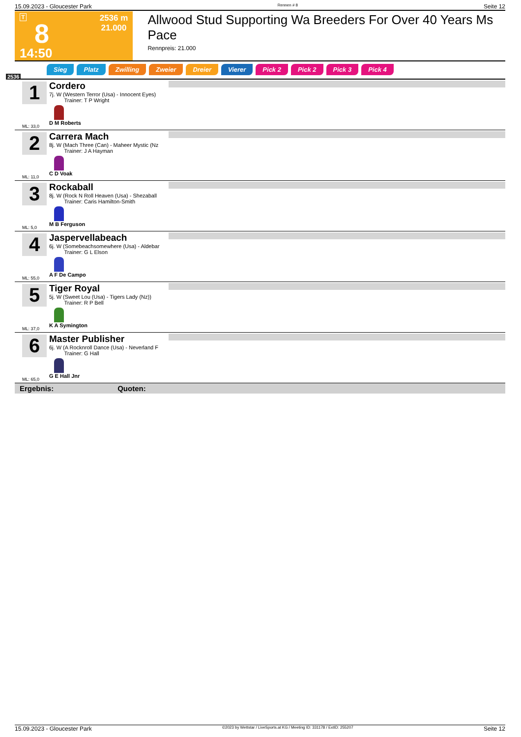15.09.2023 - Gloucester Park Rennen # 8 Seite 12
T
8
14:50
2536 m
21.000
Allwood Stud Supporting Wa Breeders For Over 40 Years Ms Pace
Rennpreis: 21.000
2536
Sieg Platz Zwilling Zweier Dreier Vierer Pick 2 Pick 2 Pick 3 Pick 4
1
ML: 33,0
Cordero
7j. W (Western Terror (Usa) - Innocent Eyes)
Trainer: T P Wright
D M Roberts
2
ML: 11,0
Carrera Mach
8j. W (Mach Three (Can) - Maheer Mystic (Nz
Trainer: J A Hayman
C D Voak
3
ML: 5,0
Rockaball
8j. W (Rock N Roll Heaven (Usa) - Shezaball
Trainer: Caris Hamilton-Smith
M B Ferguson
4
ML: 55,0
Jaspervellabeach
6j. W (Somebeachsomewhere (Usa) - Aldebar
Trainer: G L Elson
A F De Campo
5
ML: 37,0
Tiger Royal
5j. W (Sweet Lou (Usa) - Tigers Lady (Nz))
Trainer: R P Bell
K A Symington
6
ML: 65,0
Master Publisher
6j. W (A Rocknroll Dance (Usa) - Neverland F
Trainer: G Hall
G E Hall Jnr
Ergebnis: Quoten:
15.09.2023 - Gloucester Park ©2023 by Wettstar / LiveSports.at KG / Meeting ID: 331178 / ExtID: 255207 Seite 12